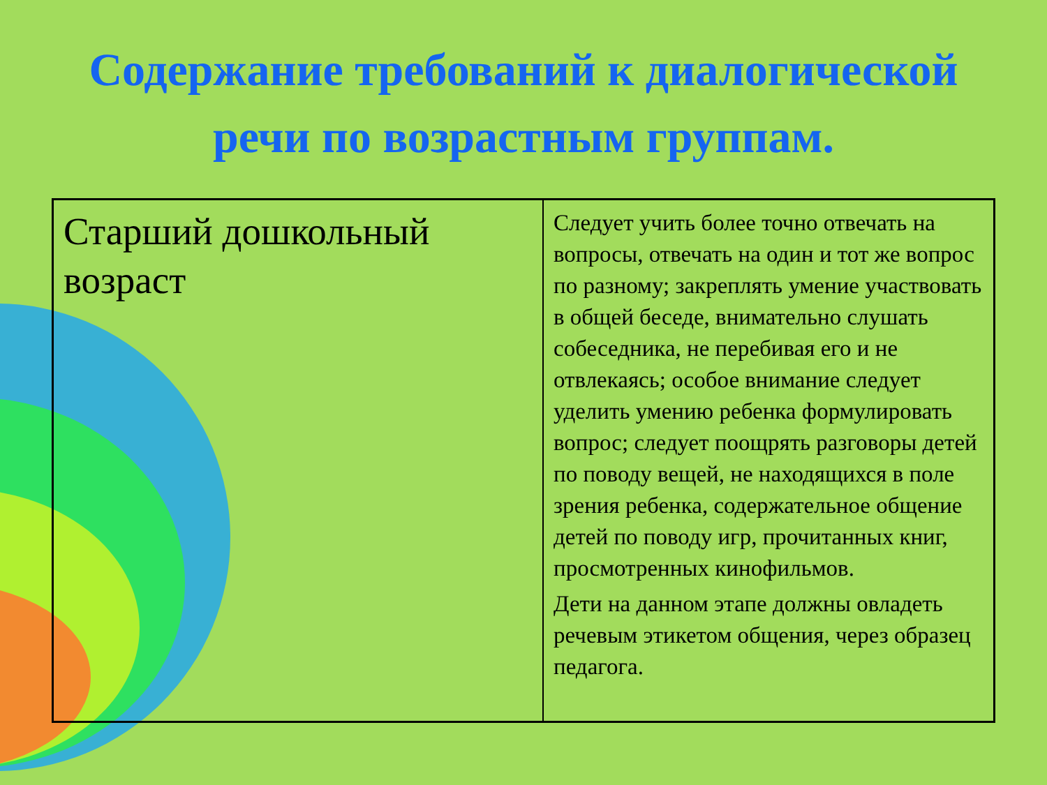Содержание требований к диалогической речи по возрастным группам.
| Старший дошкольный возраст | Следует учить более точно отвечать на вопросы, отвечать на один и тот же вопрос по разному; закреплять умение участвовать в общей беседе, внимательно слушать собеседника, не перебивая его и не отвлекаясь; особое внимание следует уделить умению ребенка формулировать вопрос; следует поощрять разговоры детей по поводу вещей, не находящихся в поле зрения ребенка, содержательное общение детей по поводу игр, прочитанных книг, просмотренных кинофильмов. Дети на данном этапе должны овладеть речевым этикетом общения, через образец педагога. |